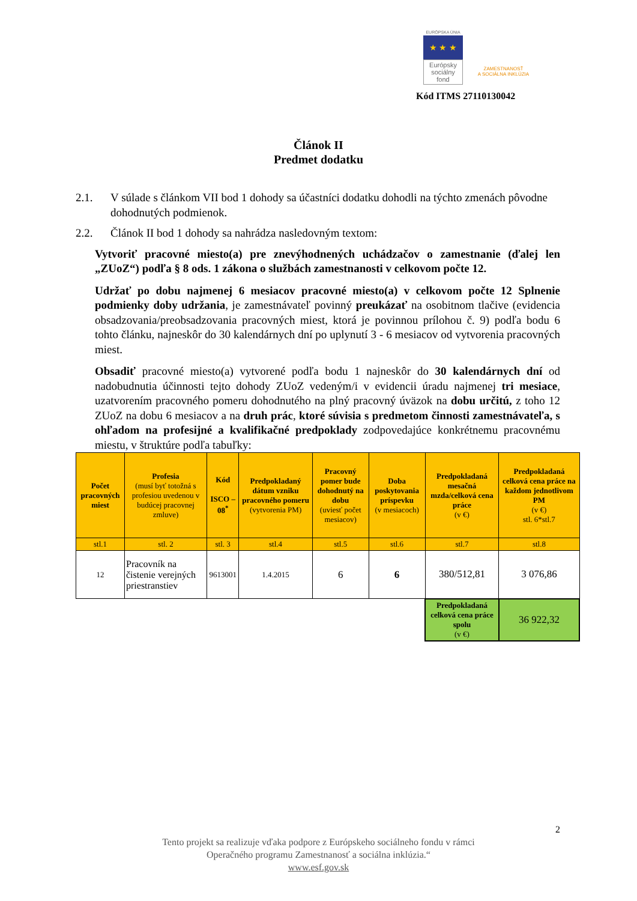EURÓPSKA ÚNIA
★ ★ ★
Európsky sociálny fond
ZAMESTNANOSŤ
A SOCIÁLNA INKLÚZIA
Kód ITMS 27110130042
Článok II
Predmet dodatku
2.1. V súlade s článkom VII bod 1 dohody sa účastníci dodatku dohodli na týchto zmenách pôvodne dohodnutých podmienok.
2.2. Článok II bod 1 dohody sa nahrádza nasledovným textom:
Vytvoriť pracovné miesto(a) pre znevýhodnených uchádzačov o zamestnanie (ďalej len „ZUoZ“) podľa § 8 ods. 1 zákona o službách zamestnanosti v celkovom počte 12.
Udržať po dobu najmenej 6 mesiacov pracovné miesto(a) v celkovom počte 12 Splnenie podmienky doby udržania, je zamestnávateľ povinný preukázať na osobitnom tlačive (evidencia obsadzovania/preobsadzovania pracovných miest, ktorá je povinnou prílohou č. 9) podľa bodu 6 tohto článku, najneskôr do 30 kalendárnych dní po uplynutí 3 - 6 mesiacov od vytvorenia pracovných miest.
Obsadiť pracovné miesto(a) vytvorené podľa bodu 1 najneskôr do 30 kalendárnych dní od nadobudnutia účinnosti tejto dohody ZUoZ vedeným/i v evidencii úradu najmenej tri mesiace, uzatvorením pracovného pomeru dohodnutého na plný pracovný úväzok na dobu určitú, z toho 12 ZUoZ na dobu 6 mesiacov a na druh prác, ktoré súvisia s predmetom činnosti zamestnávateľa, s ohľadom na profesijné a kvalifikačné predpoklady zodpovedajúce konkrétnemu pracovnému miestu, v štruktúre podľa tabuľky:
| Počet pracovných miest | Profesia (musí byť totožná s profesiou uvedenou v budúcej pracovnej zmluve) | Kód ISCO – 08<sup>*</sup> | Predpokladaný dátum vzniku pracovného pomeru (vytvorenia PM) | Pracovný pomer bude dohodnutý na dobu (uviesť počet mesiacov) | Doba poskytovania príspevku (v mesiacoch) | Predpokladaná mesačná mzda/celková cena práce (v €) | Predpokladaná celková cena práce na každom jednotlivom PM (v €) stl. 6*stl.7 |
| --- | --- | --- | --- | --- | --- | --- | --- |
| stl.1 | stl. 2 | stl. 3 | stl.4 | stl.5 | stl.6 | stl.7 | stl.8 |
| 12 | Pracovník na čistenie verejných priestranstiev | 9613001 | 1.4.2015 | 6 | 6 | 380/512,81 | 3 076,86 |
| | | | | | | Predpokladaná celková cena práce spolu (v €) | 36 922,32 |
2
Tento projekt sa realizuje vďaka podpore z Európskeho sociálneho fondu v rámci
Operačného programu Zamestnanosť a sociálna inklúzia.“
www.esf.gov.sk